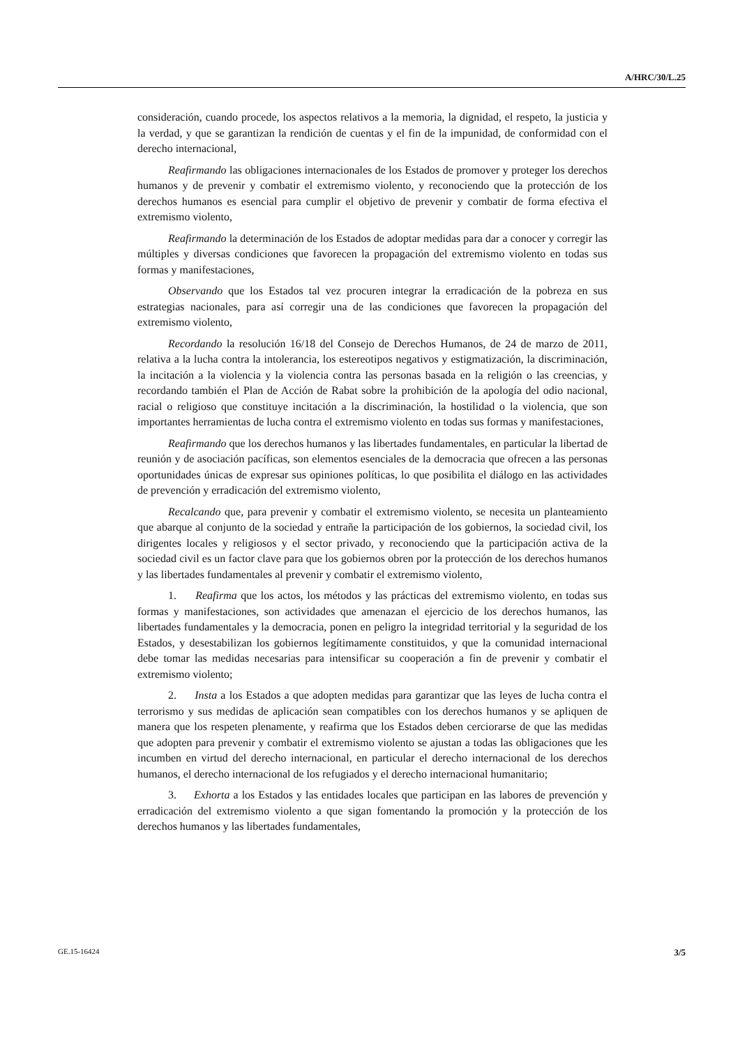A/HRC/30/L.25
consideración, cuando procede, los aspectos relativos a la memoria, la dignidad, el respeto, la justicia y la verdad, y que se garantizan la rendición de cuentas y el fin de la impunidad, de conformidad con el derecho internacional,
Reafirmando las obligaciones internacionales de los Estados de promover y proteger los derechos humanos y de prevenir y combatir el extremismo violento, y reconociendo que la protección de los derechos humanos es esencial para cumplir el objetivo de prevenir y combatir de forma efectiva el extremismo violento,
Reafirmando la determinación de los Estados de adoptar medidas para dar a conocer y corregir las múltiples y diversas condiciones que favorecen la propagación del extremismo violento en todas sus formas y manifestaciones,
Observando que los Estados tal vez procuren integrar la erradicación de la pobreza en sus estrategias nacionales, para así corregir una de las condiciones que favorecen la propagación del extremismo violento,
Recordando la resolución 16/18 del Consejo de Derechos Humanos, de 24 de marzo de 2011, relativa a la lucha contra la intolerancia, los estereotipos negativos y estigmatización, la discriminación, la incitación a la violencia y la violencia contra las personas basada en la religión o las creencias, y recordando también el Plan de Acción de Rabat sobre la prohibición de la apología del odio nacional, racial o religioso que constituye incitación a la discriminación, la hostilidad o la violencia, que son importantes herramientas de lucha contra el extremismo violento en todas sus formas y manifestaciones,
Reafirmando que los derechos humanos y las libertades fundamentales, en particular la libertad de reunión y de asociación pacíficas, son elementos esenciales de la democracia que ofrecen a las personas oportunidades únicas de expresar sus opiniones políticas, lo que posibilita el diálogo en las actividades de prevención y erradicación del extremismo violento,
Recalcando que, para prevenir y combatir el extremismo violento, se necesita un planteamiento que abarque al conjunto de la sociedad y entrañe la participación de los gobiernos, la sociedad civil, los dirigentes locales y religiosos y el sector privado, y reconociendo que la participación activa de la sociedad civil es un factor clave para que los gobiernos obren por la protección de los derechos humanos y las libertades fundamentales al prevenir y combatir el extremismo violento,
1. Reafirma que los actos, los métodos y las prácticas del extremismo violento, en todas sus formas y manifestaciones, son actividades que amenazan el ejercicio de los derechos humanos, las libertades fundamentales y la democracia, ponen en peligro la integridad territorial y la seguridad de los Estados, y desestabilizan los gobiernos legítimamente constituidos, y que la comunidad internacional debe tomar las medidas necesarias para intensificar su cooperación a fin de prevenir y combatir el extremismo violento;
2. Insta a los Estados a que adopten medidas para garantizar que las leyes de lucha contra el terrorismo y sus medidas de aplicación sean compatibles con los derechos humanos y se apliquen de manera que los respeten plenamente, y reafirma que los Estados deben cerciorarse de que las medidas que adopten para prevenir y combatir el extremismo violento se ajustan a todas las obligaciones que les incumben en virtud del derecho internacional, en particular el derecho internacional de los derechos humanos, el derecho internacional de los refugiados y el derecho internacional humanitario;
3. Exhorta a los Estados y las entidades locales que participan en las labores de prevención y erradicación del extremismo violento a que sigan fomentando la promoción y la protección de los derechos humanos y las libertades fundamentales,
GE.15-16424 3/5